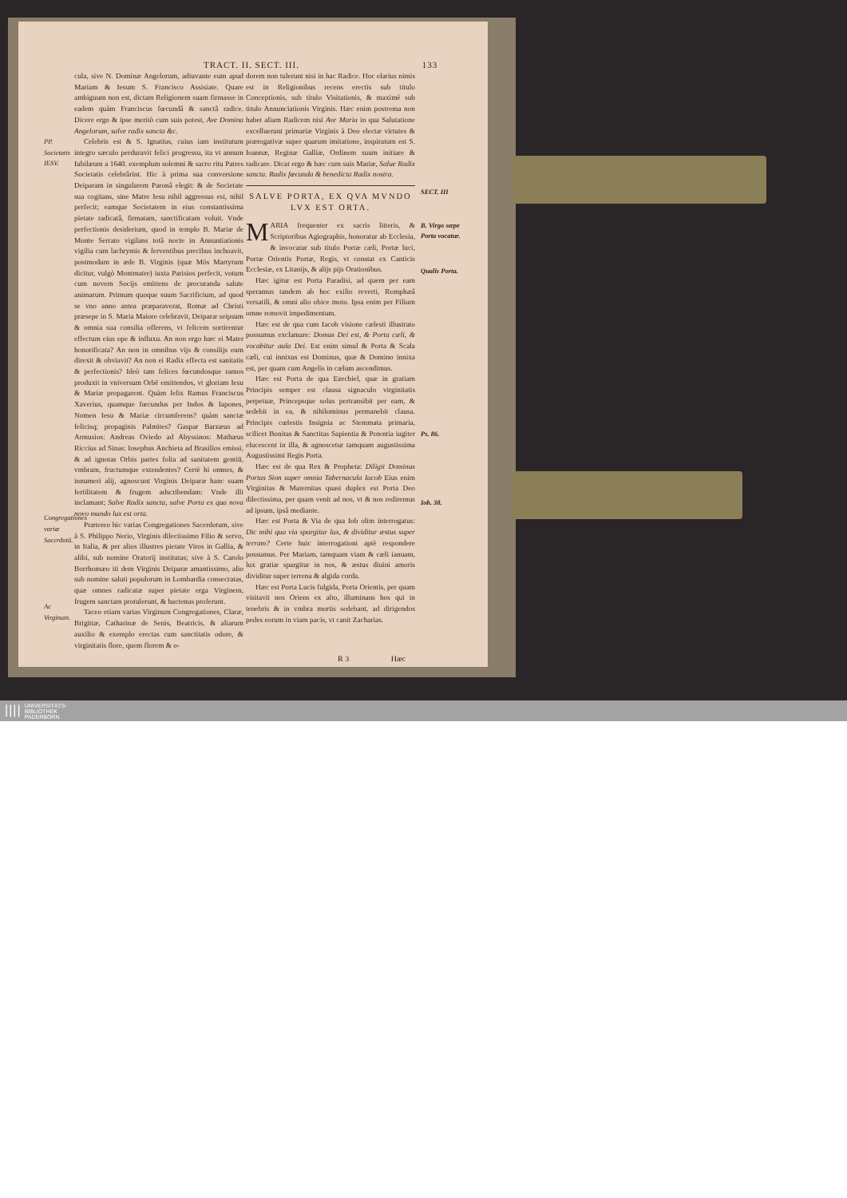TRACT. II. SECT. III. 133
PP. Societatis IESV.
Congregationes variæ Sacerdotū.
Ac Virginum.
cula, sive N. Dominæ Angelorum, adiuvante eum apud Mariam & Iesum S. Francisco Assisiate. Quare ambiguum non est, dictam Religionem suam firmasse in eadem quàm Franciscus fœcundâ & sanctâ radice. Dicere ergo & ipse meritò cum suis potest, Ave Domina Angelorum, salve radix sancta &c.
Celebris est & S. Ignatius, cuius iam institutum integro sæculo perduravit felici progressu, ita vt annum Iubilæum a 1640. exemplum solemni & sacro ritu Patres Societatis celebrârint. Hic à prima sua conversione Deiparam in singularem Paronâ elegit: & de Societate sua cogitans, sine Matre Iesu nihil aggressus est, nihil perfecit; eamque Societatem in eius constantissima pietate radicatâ, firmatam, sanctificatam voluit. Vnde perfectionis desiderium, quod in templo B. Mariæ de Monte Serrato vigilans totâ nocte in Annuntiationis vigilia cum lachrymis & ferventibus precibus inchoavit, postmodum in æde B. Virginis (quæ Mōs Martyrum dicitur, vulgò Montmatre) iuxta Parisios perfecit, votum cum novem Socijs emittens de procuranda salute animarum. Primum quoque suum Sacrificium, ad quod se vno anno antea præparaverat, Romæ ad Christi præsepe in S. Maria Maiore celebravit, Deiparæ seipsum & omnia sua consilia offerens, vt felicem sortirentur effectum eius ope & influxu. An non ergo hæc ei Mater honorificata? An non in omnibus vijs & consilijs eum direxit & obviavit? An non ei Radix effecta est sanitatis & perfectionis? Ideò tam felices fœcundosque ramos produxit in vniversum Orbē emittendos, vt gloriam Iesu & Mariæ propagarent. Quàm felix Ramus Franciscus Xaverius, quamque fœcundus per Indos & Iapones, Nomen Iesu & Mariæ circumferens? quàm sanctæ felicisq; propaginis Palmites? Gaspar Barzæus ad Armusios: Andreas Oviedo ad Abyssinos: Mathæus Riccius ad Sinas: Iosephus Anchieta ad Brasilios emissi, & ad ignotas Orbis partes folia ad sanitatem gentiū, vmbram, fructumque extendentes? Certè hi omnes, & innumeri alij, agnoscunt Virginis Deiparæ hanc suam fertilitatem & frugem adscribendam: Vnde illi inclamant; Salve Radix sancta, salve Porta ex qua nova novo mundo lux est orta.
Prætereo hic varias Congregationes Sacerdotum, sive à S. Philippo Nerio, Virginis dilectissimo Filio & servo, in Italia, & per alios illustres pietate Viros in Gallia, & alibi, sub nomine Oratorij institutas; sive à S. Carolo Borrhomæo iti dem Virginis Deiparæ amantissimo, alio sub nomine saluti populorum in Lombardia consecratas, quæ omnes radicatæ super pietate erga Virginem, frugem sanctam protulerunt, & hactenus proferunt.
Taceo etiam varias Virginum Congregationes, Claræ, Brigittæ, Catharinæ de Senis, Beatricis, & aliarum auxilio & exemplo erectas cum sanctitatis odore, & virginitatis flore, quem florem & o-
dorem non tulerunt nisi in hac Radice. Hoc elarius nimis est in Religionibus recens erectis sub titulo Conceptionis, sub titulo Visitationis, & maximè sub titulo Annunciationis Virginis. Hæc enim postrema non habet aliam Radicem nisi Ave Maria in qua Salutatione excelluerunt primariæ Virginis à Deo electæ virtutes & prærogativæ super quarum imitatione, inspiratum est S. Ioannæ, Reginæ Galliæ, Ordinem suum initiare & radicare. Dicat ergo & hæc cum suis Mariæ, Salue Radix sancta. Radix fœcunda & benedicta Radix nostra.
SALVE PORTA, EX QVA MVNDO
LVX EST ORTA.
MARIA frequenter ex sacris litteris, & Scriptoribus Agiographis, honoratur ab Ecclesia, & invocatur sub titulo Portæ cæli, Portæ luci, Portæ Orientis Portæ, Regis, vt constat ex Canticis Ecclesiæ, ex Litanijs, & alijs pijs Orationibus.
Hæc igitur est Porta Paradisi, ad quem per eam speramus tandem ab hoc exilio reverti, Romphæâ versatili, & omni alio obice moto. Ipsa enim per Filium omne removit impedimentum.
Hæc est de qua cum Iacob visione cælesti illustrato possumus exclamare: Domus Dei est, & Porta cæli, & vocabitur aula Dei. Est enim simul & Porta & Scala cæli, cui innixus est Dominus, quæ & Domino innixa est, per quam cum Angelis in cælum ascendimus.
Hæc est Porta de qua Ezechiel, quæ in gratiam Principis semper est clausa signaculo virginitatis perpetuæ, Princepsque solus pertransibit per eam, & sedebit in ea, & nihilominus permanebit clausa. Principis cœlestis Insignia ac Stemmata primaria, scilicet Bonitas & Sanctitas Sapientia & Potentia iugiter elucescent in illa, & agnoscetur tamquam augustissima Augustissimi Regis Porta.
Hæc est de qua Rex & Propheta: Diligit Dominus Portas Sion super omnia Tabernacula Iacob Eius enim Virginitas & Maternitas quasi duplex est Porta Deo dilectissima, per quam venit ad nos, vt & nos rediremus ad ipsum, ipsâ mediante.
Hæc est Porta & Via de qua Iob olim interrogatus: Dic mihi qua via spargitur lux, & dividitur æstus super terram? Certe huic interrogationi aptè respondere possumus. Per Mariam, tamquam viam & cæli ianuam, lux gratiæ spargitur in nos, & æstus diuini amoris dividitur super terrena & algida corda.
Hæc est Porta Lucis fulgida, Porta Orientis, per quam visitavit nos Oriens ex alto, illuminans hos qui in tenebris & in vmbra mortis sedebant, ad dirigendos pedes eorum in viam pacis, vt canit Zacharias.
SECT. III
B. Virgo sæpe Porta vocatur.
Qualis Porta.
Ps. 86.
Iob. 38.
R 3 Hæc
||||
UNIVERSITÄTS-
BIBLIOTHEK
PADERBORN